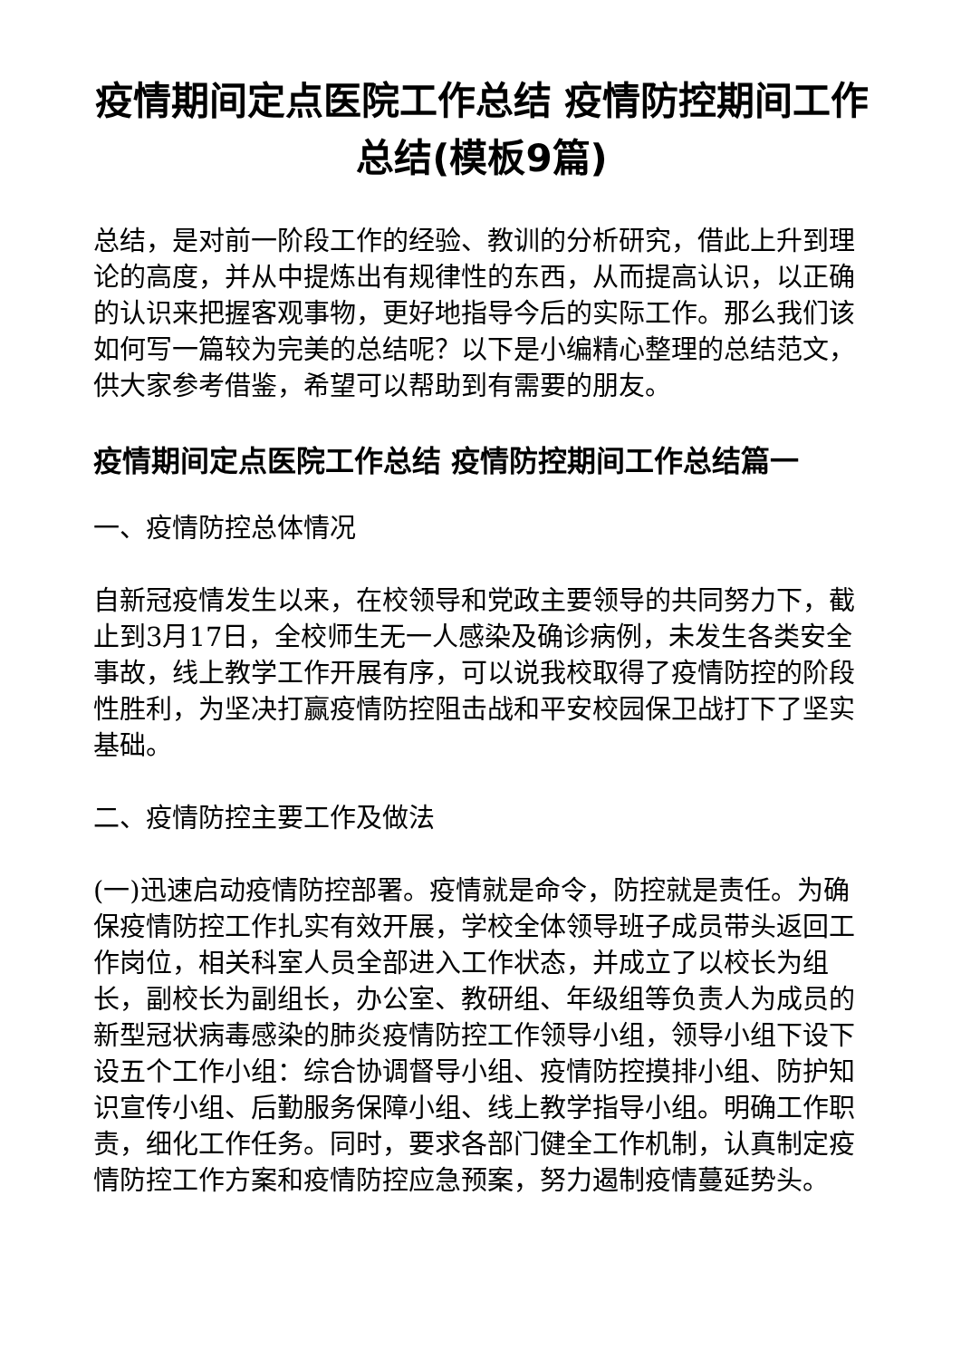疫情期间定点医院工作总结 疫情防控期间工作总结(模板9篇)
总结，是对前一阶段工作的经验、教训的分析研究，借此上升到理论的高度，并从中提炼出有规律性的东西，从而提高认识，以正确的认识来把握客观事物，更好地指导今后的实际工作。那么我们该如何写一篇较为完美的总结呢？以下是小编精心整理的总结范文，供大家参考借鉴，希望可以帮助到有需要的朋友。
疫情期间定点医院工作总结 疫情防控期间工作总结篇一
一、疫情防控总体情况
自新冠疫情发生以来，在校领导和党政主要领导的共同努力下，截止到3月17日，全校师生无一人感染及确诊病例，未发生各类安全事故，线上教学工作开展有序，可以说我校取得了疫情防控的阶段性胜利，为坚决打赢疫情防控阻击战和平安校园保卫战打下了坚实基础。
二、疫情防控主要工作及做法
(一)迅速启动疫情防控部署。疫情就是命令，防控就是责任。为确保疫情防控工作扎实有效开展，学校全体领导班子成员带头返回工作岗位，相关科室人员全部进入工作状态，并成立了以校长为组长，副校长为副组长，办公室、教研组、年级组等负责人为成员的新型冠状病毒感染的肺炎疫情防控工作领导小组，领导小组下设下设五个工作小组：综合协调督导小组、疫情防控摸排小组、防护知识宣传小组、后勤服务保障小组、线上教学指导小组。明确工作职责，细化工作任务。同时，要求各部门健全工作机制，认真制定疫情防控工作方案和疫情防控应急预案，努力遏制疫情蔓延势头。